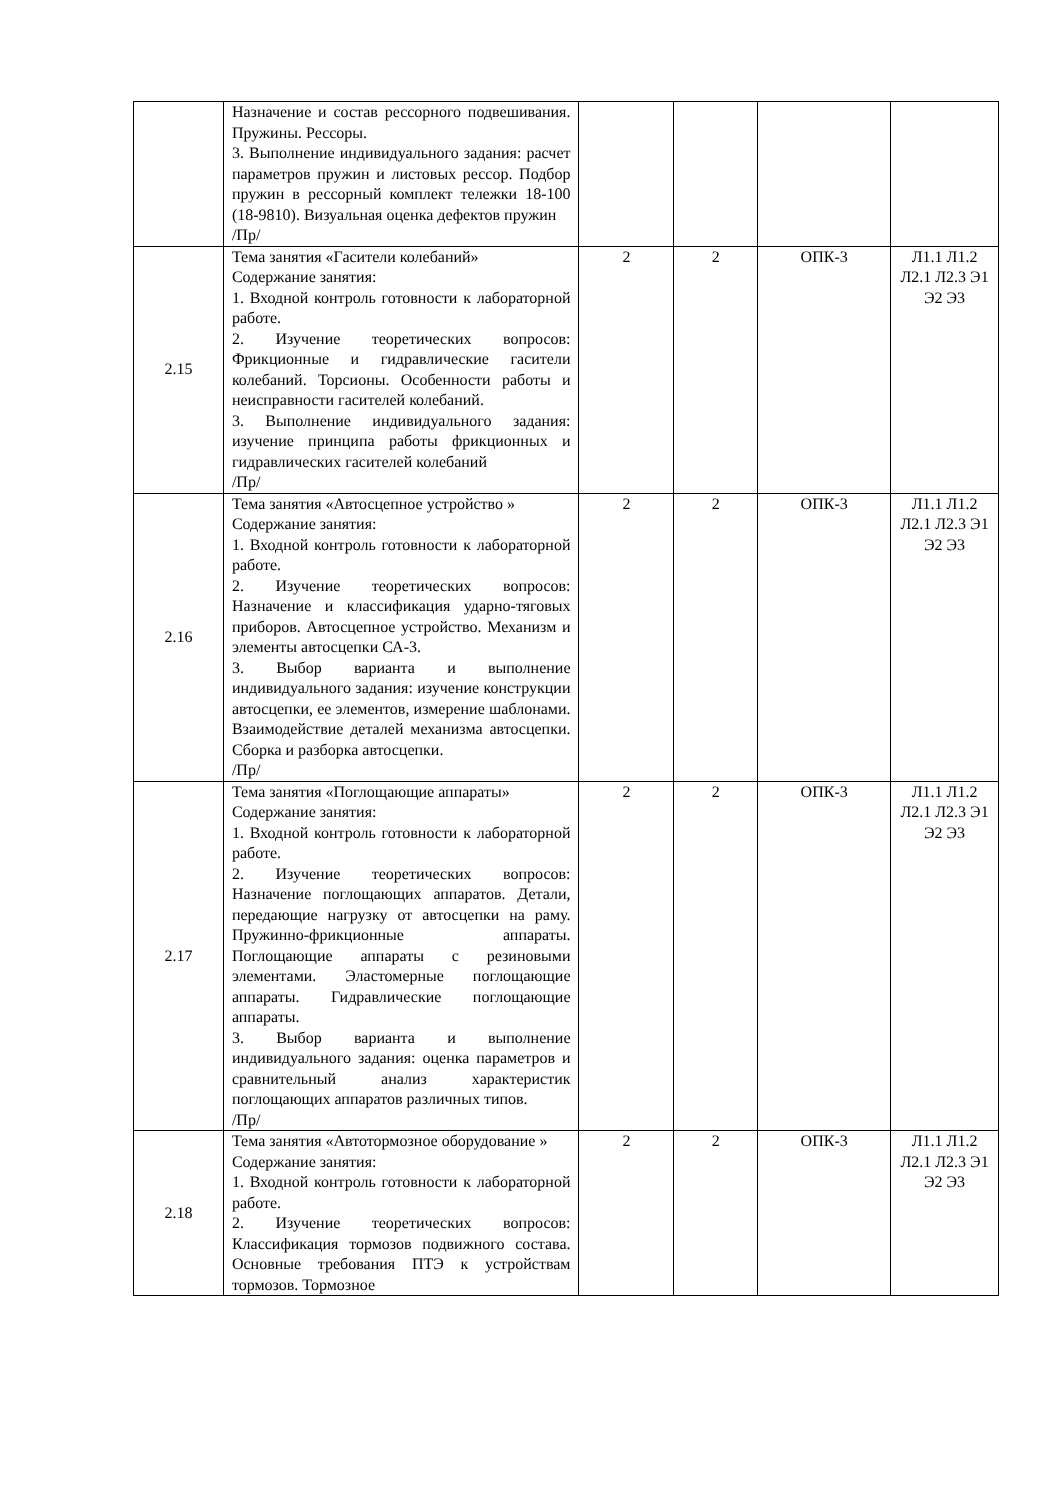| | Назначение и состав рессорного подвешивания. Пружины. Рессоры. 3. Выполнение индивидуального задания: расчет параметров пружин и листовых рессор. Подбор пружин в рессорный комплект тележки 18-100 (18-9810). Визуальная оценка дефектов пружин /Пр/ | | | | |
| 2.15 | Тема занятия «Гасители колебаний» Содержание занятия: 1. Входной контроль готовности к лабораторной работе. 2. Изучение теоретических вопросов: Фрикционные и гидравлические гасители колебаний. Торсионы. Особенности работы и неисправности гасителей колебаний. 3. Выполнение индивидуального задания: изучение принципа работы фрикционных и гидравлических гасителей колебаний /Пр/ | 2 | 2 | ОПК-3 | Л1.1 Л1.2 Л2.1 Л2.3 Э1 Э2 Э3 |
| 2.16 | Тема занятия «Автосцепное устройство » Содержание занятия: 1. Входной контроль готовности к лабораторной работе. 2. Изучение теоретических вопросов: Назначение и классификация ударно-тяговых приборов. Автосцепное устройство. Механизм и элементы автосцепки СА-3. 3. Выбор варианта и выполнение индивидуального задания: изучение конструкции автосцепки, ее элементов, измерение шаблонами. Взаимодействие деталей механизма автосцепки. Сборка и разборка автосцепки. /Пр/ | 2 | 2 | ОПК-3 | Л1.1 Л1.2 Л2.1 Л2.3 Э1 Э2 Э3 |
| 2.17 | Тема занятия «Поглощающие аппараты» Содержание занятия: 1. Входной контроль готовности к лабораторной работе. 2. Изучение теоретических вопросов: Назначение поглощающих аппаратов. Детали, передающие нагрузку от автосцепки на раму. Пружинно-фрикционные аппараты. Поглощающие аппараты с резиновыми элементами. Эластомерные поглощающие аппараты. Гидравлические поглощающие аппараты. 3. Выбор варианта и выполнение индивидуального задания: оценка параметров и сравнительный анализ характеристик поглощающих аппаратов различных типов. /Пр/ | 2 | 2 | ОПК-3 | Л1.1 Л1.2 Л2.1 Л2.3 Э1 Э2 Э3 |
| 2.18 | Тема занятия «Автотормозное оборудование » Содержание занятия: 1. Входной контроль готовности к лабораторной работе. 2. Изучение теоретических вопросов: Классификация тормозов подвижного состава. Основные требования ПТЭ к устройствам тормозов. Тормозное | 2 | 2 | ОПК-3 | Л1.1 Л1.2 Л2.1 Л2.3 Э1 Э2 Э3 |